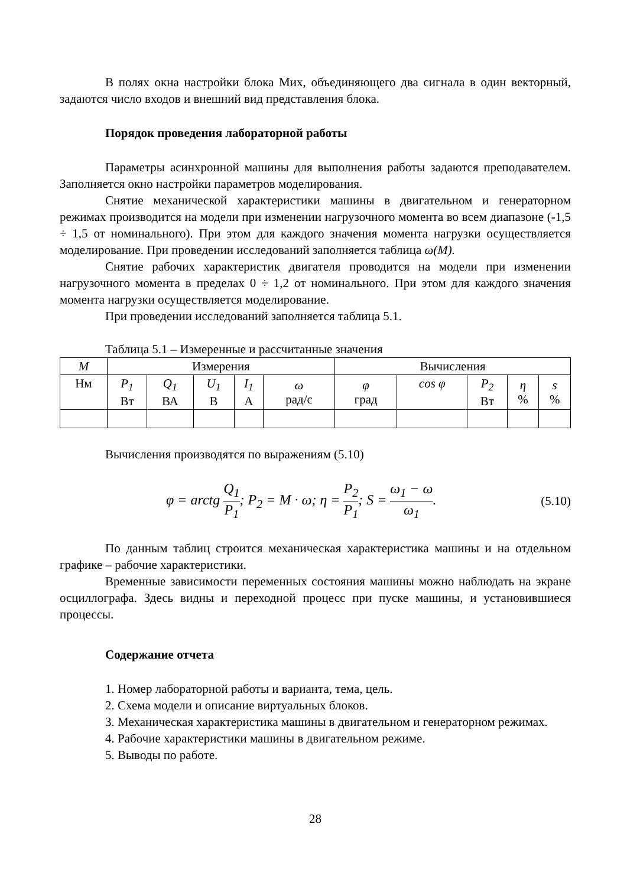В полях окна настройки блока Мих, объединяющего два сигнала в один векторный, задаются число входов и внешний вид представления блока.
Порядок проведения лабораторной работы
Параметры асинхронной машины для выполнения работы задаются преподавателем. Заполняется окно настройки параметров моделирования.
Снятие механической характеристики машины в двигательном и генераторном режимах производится на модели при изменении нагрузочного момента во всем диапазоне (-1,5 ÷ 1,5 от номинального). При этом для каждого значения момента нагрузки осуществляется моделирование. При проведении исследований заполняется таблица ω(M).
Снятие рабочих характеристик двигателя проводится на модели при изменении нагрузочного момента в пределах 0 ÷ 1,2 от номинального. При этом для каждого значения момента нагрузки осуществляется моделирование.
При проведении исследований заполняется таблица 5.1.
Таблица 5.1 – Измеренные и рассчитанные значения
| M | Измерения | | | | | Вычисления | | | | |
| Нм | P<sub>1</sub> Вт | Q<sub>1</sub> ВА | U<sub>1</sub> В | I<sub>1</sub> А | ω рад/с | φ град | cos φ | P<sub>2</sub> Вт | η % | s % |
Вычисления производятся по выражениям (5.10)
φ = arctg Q<sub>1</sub> P<sub>1</sub>; P<sub>2</sub> = M · ω; η = P<sub>2</sub> P<sub>1</sub>; S = ω<sub>1</sub> − ω ω<sub>1</sub>. (5.10)
По данным таблиц строится механическая характеристика машины и на отдельном графике – рабочие характеристики.
Временные зависимости переменных состояния машины можно наблюдать на экране осциллографа. Здесь видны и переходной процесс при пуске машины, и установившиеся процессы.
Содержание отчета
1. Номер лабораторной работы и варианта, тема, цель.
2. Схема модели и описание виртуальных блоков.
3. Механическая характеристика машины в двигательном и генераторном режимах.
4. Рабочие характеристики машины в двигательном режиме.
5. Выводы по работе.
28